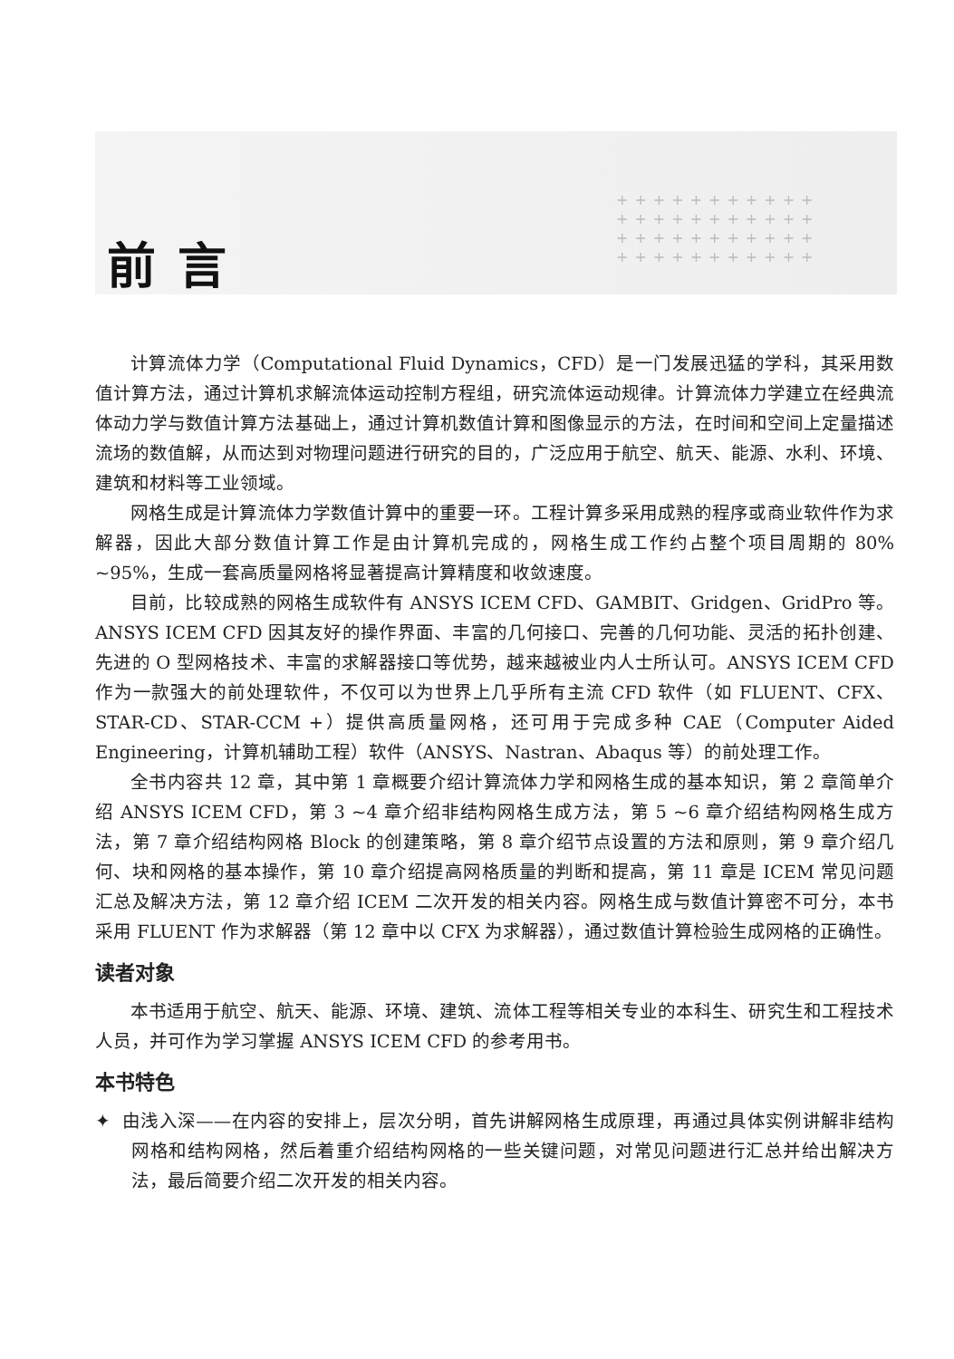+++++++++++
+++++++++++
+++++++++++
+++++++++++
前言
计算流体力学（Computational Fluid Dynamics，CFD）是一门发展迅猛的学科，其采用数值计算方法，通过计算机求解流体运动控制方程组，研究流体运动规律。计算流体力学建立在经典流体动力学与数值计算方法基础上，通过计算机数值计算和图像显示的方法，在时间和空间上定量描述流场的数值解，从而达到对物理问题进行研究的目的，广泛应用于航空、航天、能源、水利、环境、建筑和材料等工业领域。
网格生成是计算流体力学数值计算中的重要一环。工程计算多采用成熟的程序或商业软件作为求解器，因此大部分数值计算工作是由计算机完成的，网格生成工作约占整个项目周期的 80% ~95%，生成一套高质量网格将显著提高计算精度和收敛速度。
目前，比较成熟的网格生成软件有 ANSYS ICEM CFD、GAMBIT、Gridgen、GridPro 等。ANSYS ICEM CFD 因其友好的操作界面、丰富的几何接口、完善的几何功能、灵活的拓扑创建、先进的 O 型网格技术、丰富的求解器接口等优势，越来越被业内人士所认可。ANSYS ICEM CFD 作为一款强大的前处理软件，不仅可以为世界上几乎所有主流 CFD 软件（如 FLUENT、CFX、STAR-CD、STAR-CCM +）提供高质量网格，还可用于完成多种 CAE（Computer Aided Engineering，计算机辅助工程）软件（ANSYS、Nastran、Abaqus 等）的前处理工作。
全书内容共 12 章，其中第 1 章概要介绍计算流体力学和网格生成的基本知识，第 2 章简单介绍 ANSYS ICEM CFD，第 3 ~4 章介绍非结构网格生成方法，第 5 ~6 章介绍结构网格生成方法，第 7 章介绍结构网格 Block 的创建策略，第 8 章介绍节点设置的方法和原则，第 9 章介绍几何、块和网格的基本操作，第 10 章介绍提高网格质量的判断和提高，第 11 章是 ICEM 常见问题汇总及解决方法，第 12 章介绍 ICEM 二次开发的相关内容。网格生成与数值计算密不可分，本书采用 FLUENT 作为求解器（第 12 章中以 CFX 为求解器），通过数值计算检验生成网格的正确性。
读者对象
本书适用于航空、航天、能源、环境、建筑、流体工程等相关专业的本科生、研究生和工程技术人员，并可作为学习掌握 ANSYS ICEM CFD 的参考用书。
本书特色
✦ 由浅入深——在内容的安排上，层次分明，首先讲解网格生成原理，再通过具体实例讲解非结构网格和结构网格，然后着重介绍结构网格的一些关键问题，对常见问题进行汇总并给出解决方法，最后简要介绍二次开发的相关内容。